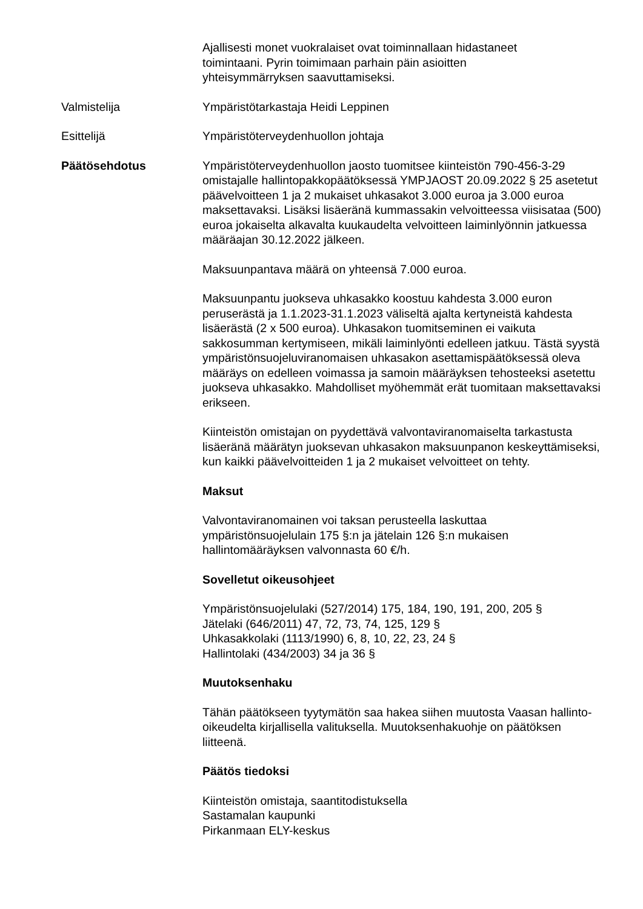Ajallisesti monet vuokralaiset ovat toiminnallaan hidastaneet
toimintaani. Pyrin toimimaan parhain päin asioitten
yhteisymmärryksen saavuttamiseksi.
Valmistelija Ympäristötarkastaja Heidi Leppinen
Esittelijä Ympäristöterveydenhuollon johtaja
Päätösehdotus Ympäristöterveydenhuollon jaosto tuomitsee kiinteistön 790-456-3-29 omistajalle hallintopakkopäätöksessä YMPJAOST 20.09.2022 § 25 asetetut päävelvoitteen 1 ja 2 mukaiset uhkasakot 3.000 euroa ja 3.000 euroa maksettavaksi. Lisäksi lisäeränä kummassakin velvoitteessa viisisataa (500) euroa jokaiselta alkavalta kuukaudelta velvoitteen laiminlyönnin jatkuessa määräajan 30.12.2022 jälkeen.
Maksuunpantava määrä on yhteensä 7.000 euroa.
Maksuunpantu juokseva uhkasakko koostuu kahdesta 3.000 euron peruserästä ja 1.1.2023-31.1.2023 väliseltä ajalta kertyneistä kahdesta lisäerästä (2 x 500 euroa). Uhkasakon tuomitseminen ei vaikuta sakkosumman kertymiseen, mikäli laiminlyönti edelleen jatkuu. Tästä syystä ympäristönsuojeluviranomaisen uhkasakon asettamispäätöksessä oleva määräys on edelleen voimassa ja samoin määräyksen tehosteeksi asetettu juokseva uhkasakko. Mahdolliset myöhemmät erät tuomitaan maksettavaksi erikseen.
Kiinteistön omistajan on pyydettävä valvontaviranomaiselta tarkastusta lisäeränä määrätyn juoksevan uhkasakon maksuunpanon keskeyttämiseksi, kun kaikki päävelvoitteiden 1 ja 2 mukaiset velvoitteet on tehty.
Maksut
Valvontaviranomainen voi taksan perusteella laskuttaa ympäristönsuojelulain 175 §:n ja jätelain 126 §:n mukaisen hallintomääräyksen valvonnasta 60 €/h.
Sovelletut oikeusohjeet
Ympäristönsuojelulaki (527/2014) 175, 184, 190, 191, 200, 205 §
Jätelaki (646/2011) 47, 72, 73, 74, 125, 129 §
Uhkasakkolaki (1113/1990) 6, 8, 10, 22, 23, 24 §
Hallintolaki (434/2003) 34 ja 36 §
Muutoksenhaku
Tähän päätökseen tyytymätön saa hakea siihen muutosta Vaasan hallinto-oikeudelta kirjallisella valituksella. Muutoksenhakuohje on päätöksen liitteenä.
Päätös tiedoksi
Kiinteistön omistaja, saantitodistuksella
Sastamalan kaupunki
Pirkanmaan ELY-keskus